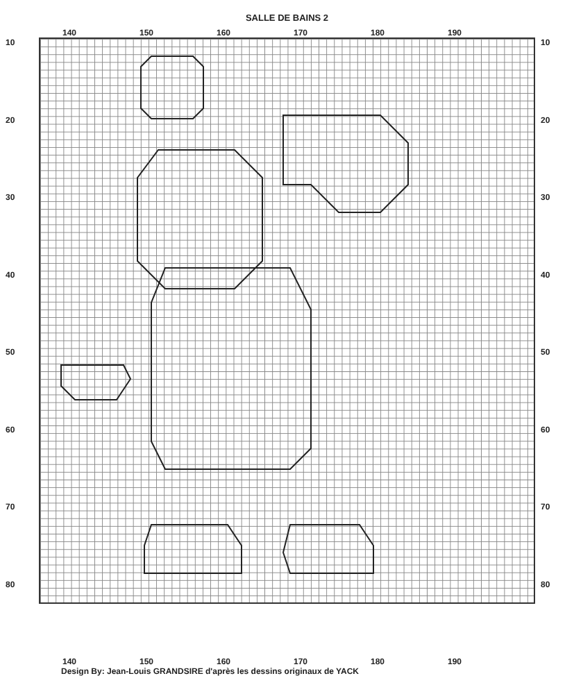SALLE DE BAINS 2
140 150 160 170 180 190
10
20
30
40
50
60
70
80
10
20
30
40
50
60
70
80
140 150 160 170 180 190
Design By: Jean-Louis GRANDSIRE d'après les dessins originaux de YACK